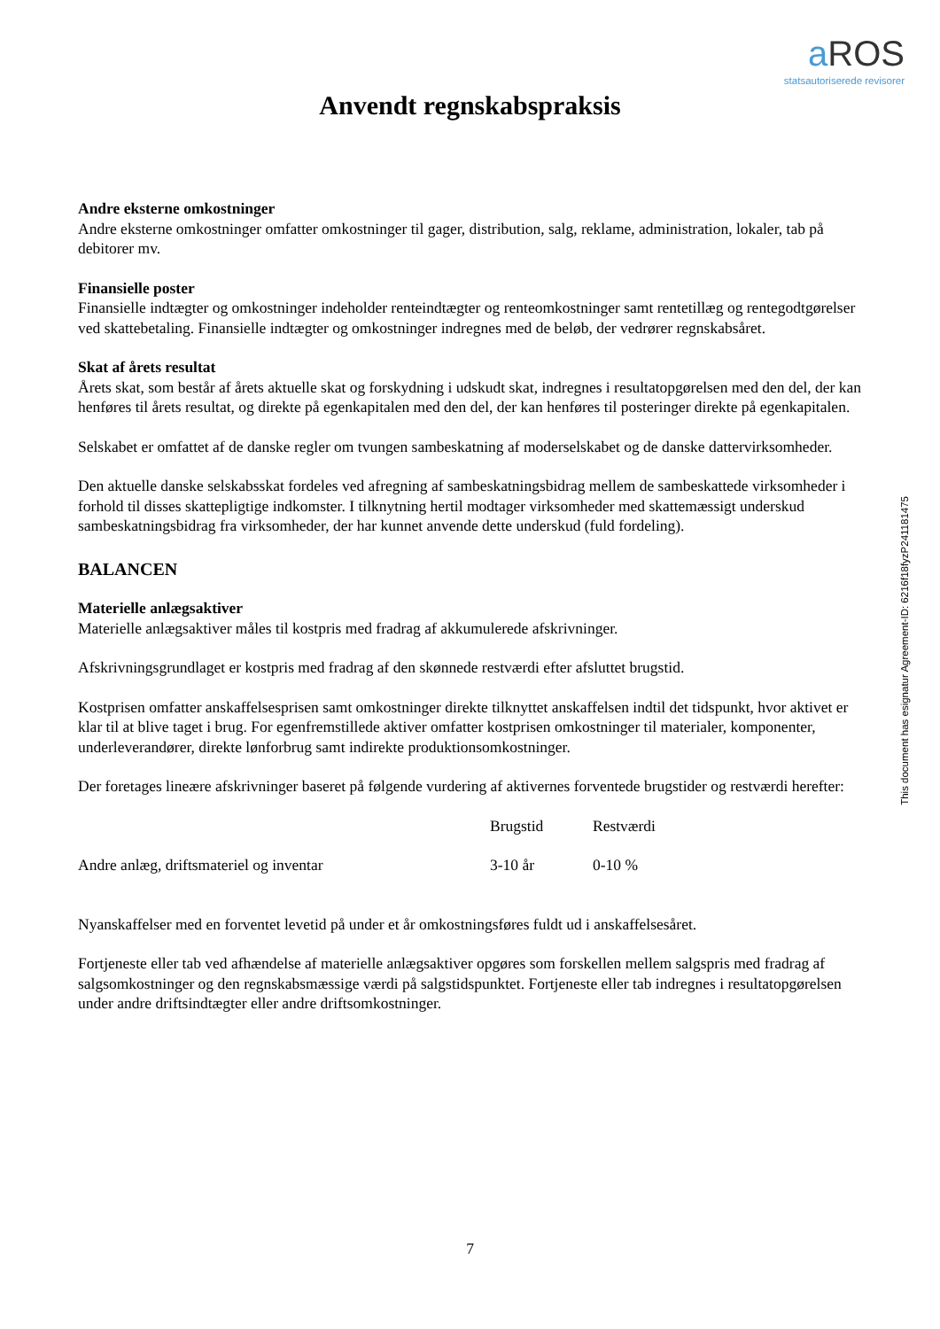a ROS
statsautoriserede revisorer
Anvendt regnskabspraksis
Andre eksterne omkostninger
Andre eksterne omkostninger omfatter omkostninger til gager, distribution, salg, reklame, administration, lokaler, tab på debitorer mv.
Finansielle poster
Finansielle indtægter og omkostninger indeholder renteindtægter og renteomkostninger samt rentetillæg og rentegodtgørelser ved skattebetaling. Finansielle indtægter og omkostninger indregnes med de beløb, der vedrører regnskabsåret.
Skat af årets resultat
Årets skat, som består af årets aktuelle skat og forskydning i udskudt skat, indregnes i resultatopgørelsen med den del, der kan henføres til årets resultat, og direkte på egenkapitalen med den del, der kan henføres til posteringer direkte på egenkapitalen.
Selskabet er omfattet af de danske regler om tvungen sambeskatning af moderselskabet og de danske dattervirksomheder.
Den aktuelle danske selskabsskat fordeles ved afregning af sambeskatningsbidrag mellem de sambeskattede virksomheder i forhold til disses skattepligtige indkomster. I tilknytning hertil modtager virksomheder med skattemæssigt underskud sambeskatningsbidrag fra virksomheder, der har kunnet anvende dette underskud (fuld fordeling).
BALANCEN
Materielle anlægsaktiver
Materielle anlægsaktiver måles til kostpris med fradrag af akkumulerede afskrivninger.
Afskrivningsgrundlaget er kostpris med fradrag af den skønnede restværdi efter afsluttet brugstid.
Kostprisen omfatter anskaffelsesprisen samt omkostninger direkte tilknyttet anskaffelsen indtil det tidspunkt, hvor aktivet er klar til at blive taget i brug. For egenfremstillede aktiver omfatter kostprisen omkostninger til materialer, komponenter, underleverandører, direkte lønforbrug samt indirekte produktionsomkostninger.
Der foretages lineære afskrivninger baseret på følgende vurdering af aktivernes forventede brugstider og restværdi herefter:
| | Brugstid | Restværdi |
| --- | --- | --- |
| Andre anlæg, driftsmateriel og inventar | 3-10 år | 0-10 % |
Nyanskaffelser med en forventet levetid på under et år omkostningsføres fuldt ud i anskaffelsesåret.
Fortjeneste eller tab ved afhændelse af materielle anlægsaktiver opgøres som forskellen mellem salgspris med fradrag af salgsomkostninger og den regnskabsmæssige værdi på salgstidspunktet. Fortjeneste eller tab indregnes i resultatopgørelsen under andre driftsindtægter eller andre driftsomkostninger.
This document has esignatur Agreement-ID: 6216f18fyzP241181475
7